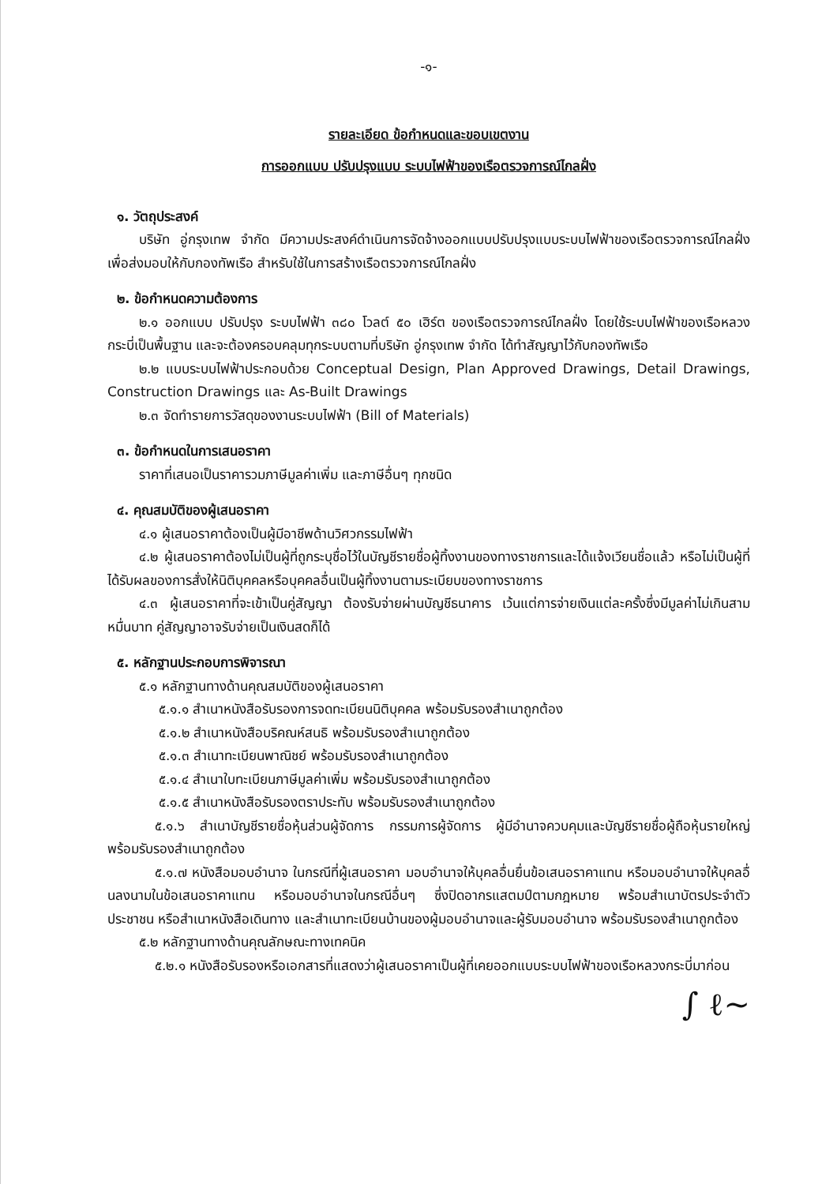-๑-
รายละเอียด ข้อกำหนดและขอบเขตงาน
การออกแบบ ปรับปรุงแบบ ระบบไฟฟ้าของเรือตรวจการณ์ไกลฝั่ง
๑. วัตถุประสงค์
บริษัท อู่กรุงเทพ จำกัด มีความประสงค์ดำเนินการจัดจ้างออกแบบปรับปรุงแบบระบบไฟฟ้าของเรือตรวจการณ์ไกลฝั่งเพื่อส่งมอบให้กับกองทัพเรือ สำหรับใช้ในการสร้างเรือตรวจการณ์ไกลฝั่ง
๒. ข้อกำหนดความต้องการ
๒.๑ ออกแบบ ปรับปรุง ระบบไฟฟ้า ๓๘๐ โวลต์ ๕๐ เฮิร์ต ของเรือตรวจการณ์ไกลฝั่ง โดยใช้ระบบไฟฟ้าของเรือหลวงกระบี่เป็นพื้นฐาน และจะต้องครอบคลุมทุกระบบตามที่บริษัท อู่กรุงเทพ จำกัด ได้ทำสัญญาไว้กับกองทัพเรือ
๒.๒ แบบระบบไฟฟ้าประกอบด้วย Conceptual Design, Plan Approved Drawings, Detail Drawings, Construction Drawings และ As-Built Drawings
๒.๓ จัดทำรายการวัสดุของงานระบบไฟฟ้า (Bill of Materials)
๓. ข้อกำหนดในการเสนอราคา
ราคาที่เสนอเป็นราคารวมภาษีมูลค่าเพิ่ม และภาษีอื่นๆ ทุกชนิด
๔. คุณสมบัติของผู้เสนอราคา
๔.๑ ผู้เสนอราคาต้องเป็นผู้มีอาชีพด้านวิศวกรรมไฟฟ้า
๔.๒ ผู้เสนอราคาต้องไม่เป็นผู้ที่ถูกระบุชื่อไว้ในบัญชีรายชื่อผู้ทิ้งงานของทางราชการและได้แจ้งเวียนชื่อแล้ว หรือไม่เป็นผู้ที่ได้รับผลของการสั่งให้นิติบุคคลหรือบุคคลอื่นเป็นผู้ทิ้งงานตามระเบียบของทางราชการ
๔.๓ ผู้เสนอราคาที่จะเข้าเป็นคู่สัญญา ต้องรับจ่ายผ่านบัญชีธนาคาร เว้นแต่การจ่ายเงินแต่ละครั้งซึ่งมีมูลค่าไม่เกินสามหมื่นบาท คู่สัญญาอาจรับจ่ายเป็นเงินสดก็ได้
๕. หลักฐานประกอบการพิจารณา
๕.๑ หลักฐานทางด้านคุณสมบัติของผู้เสนอราคา
๕.๑.๑ สำเนาหนังสือรับรองการจดทะเบียนนิติบุคคล พร้อมรับรองสำเนาถูกต้อง
๕.๑.๒ สำเนาหนังสือบริคณห์สนธิ พร้อมรับรองสำเนาถูกต้อง
๕.๑.๓ สำเนาทะเบียนพาณิชย์ พร้อมรับรองสำเนาถูกต้อง
๕.๑.๔ สำเนาใบทะเบียนภาษีมูลค่าเพิ่ม พร้อมรับรองสำเนาถูกต้อง
๕.๑.๕ สำเนาหนังสือรับรองตราประทับ พร้อมรับรองสำเนาถูกต้อง
๕.๑.๖ สำเนาบัญชีรายชื่อหุ้นส่วนผู้จัดการ กรรมการผู้จัดการ ผู้มีอำนาจควบคุมและบัญชีรายชื่อผู้ถือหุ้นรายใหญ่ พร้อมรับรองสำเนาถูกต้อง
๕.๑.๗ หนังสือมอบอำนาจ ในกรณีที่ผู้เสนอราคา มอบอำนาจให้บุคลอื่นยื่นข้อเสนอราคาแทน หรือมอบอำนาจให้บุคลอื่นลงนามในข้อเสนอราคาแทน หรือมอบอำนาจในกรณีอื่นๆ ซึ่งปิดอากรแสตมป์ตามกฎหมาย พร้อมสำเนาบัตรประจำตัวประชาชน หรือสำเนาหนังสือเดินทาง และสำเนาทะเบียนบ้านของผู้มอบอำนาจและผู้รับมอบอำนาจ พร้อมรับรองสำเนาถูกต้อง
๕.๒ หลักฐานทางด้านคุณลักษณะทางเทคนิค
๕.๒.๑ หนังสือรับรองหรือเอกสารที่แสดงว่าผู้เสนอราคาเป็นผู้ที่เคยออกแบบระบบไฟฟ้าของเรือหลวงกระบี่มาก่อน
∫ ℓ~